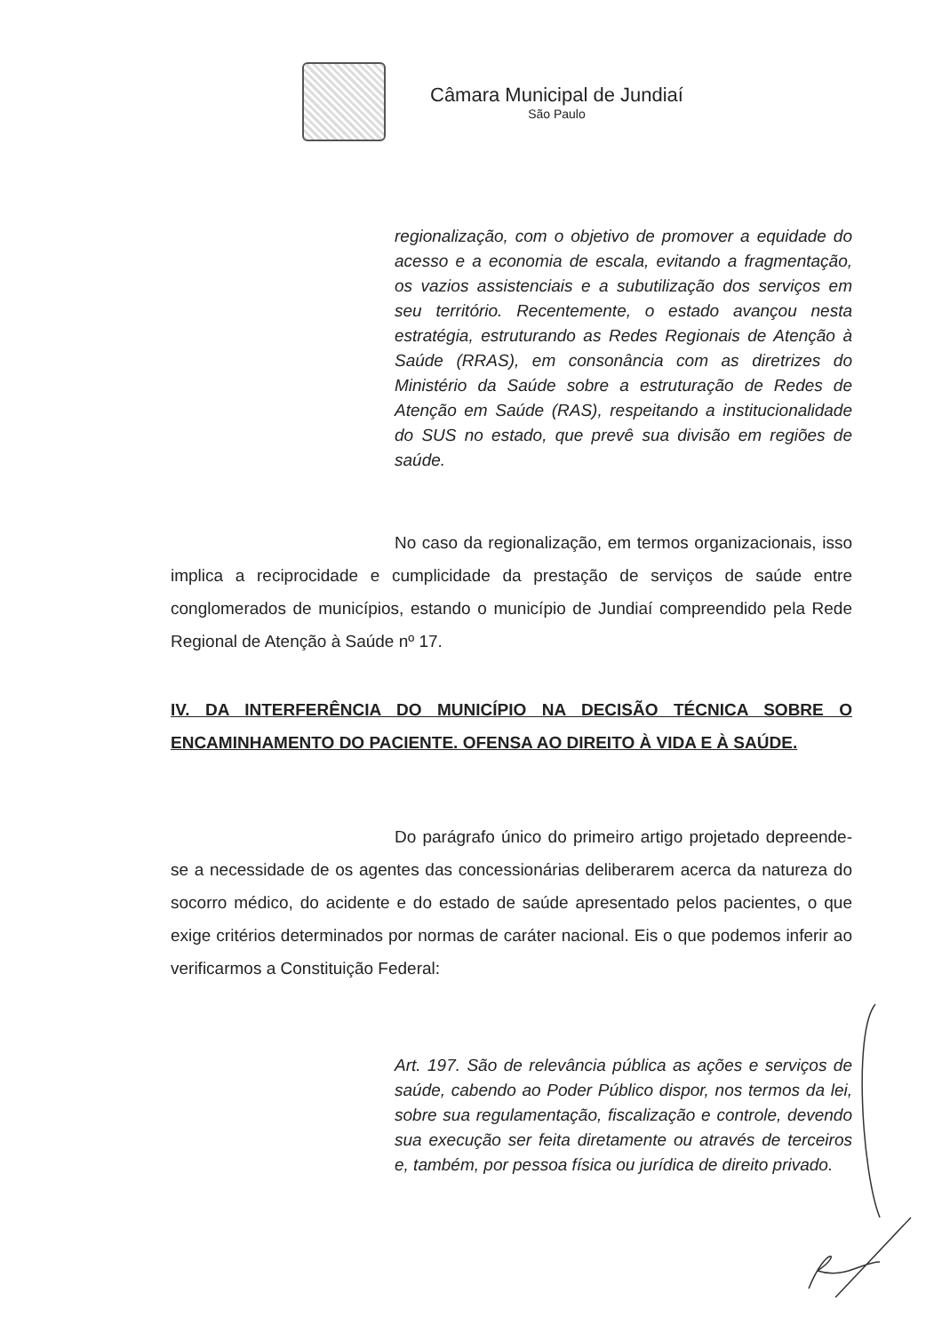Câmara Municipal de Jundiaí
São Paulo
regionalização, com o objetivo de promover a equidade do acesso e a economia de escala, evitando a fragmentação, os vazios assistenciais e a subutilização dos serviços em seu território. Recentemente, o estado avançou nesta estratégia, estruturando as Redes Regionais de Atenção à Saúde (RRAS), em consonância com as diretrizes do Ministério da Saúde sobre a estruturação de Redes de Atenção em Saúde (RAS), respeitando a institucionalidade do SUS no estado, que prevê sua divisão em regiões de saúde.
No caso da regionalização, em termos organizacionais, isso implica a reciprocidade e cumplicidade da prestação de serviços de saúde entre conglomerados de municípios, estando o município de Jundiaí compreendido pela Rede Regional de Atenção à Saúde nº 17.
IV. DA INTERFERÊNCIA DO MUNICÍPIO NA DECISÃO TÉCNICA SOBRE O ENCAMINHAMENTO DO PACIENTE. OFENSA AO DIREITO À VIDA E À SAÚDE.
Do parágrafo único do primeiro artigo projetado depreende-se a necessidade de os agentes das concessionárias deliberarem acerca da natureza do socorro médico, do acidente e do estado de saúde apresentado pelos pacientes, o que exige critérios determinados por normas de caráter nacional. Eis o que podemos inferir ao verificarmos a Constituição Federal:
Art. 197. São de relevância pública as ações e serviços de saúde, cabendo ao Poder Público dispor, nos termos da lei, sobre sua regulamentação, fiscalização e controle, devendo sua execução ser feita diretamente ou através de terceiros e, também, por pessoa física ou jurídica de direito privado.